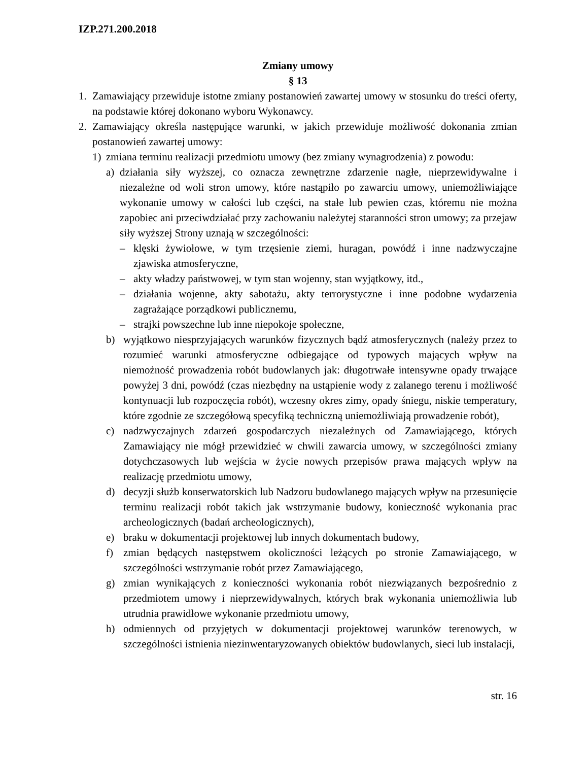IZP.271.200.2018
Zmiany umowy
§ 13
1. Zamawiający przewiduje istotne zmiany postanowień zawartej umowy w stosunku do treści oferty, na podstawie której dokonano wyboru Wykonawcy.
2. Zamawiający określa następujące warunki, w jakich przewiduje możliwość dokonania zmian postanowień zawartej umowy:
1) zmiana terminu realizacji przedmiotu umowy (bez zmiany wynagrodzenia) z powodu:
a) działania siły wyższej, co oznacza zewnętrzne zdarzenie nagłe, nieprzewidywalne i niezależne od woli stron umowy, które nastąpiło po zawarciu umowy, uniemożliwiające wykonanie umowy w całości lub części, na stałe lub pewien czas, któremu nie można zapobiec ani przeciwdziałać przy zachowaniu należytej staranności stron umowy; za przejaw siły wyższej Strony uznają w szczególności:
– klęski żywiołowe, w tym trzęsienie ziemi, huragan, powódź i inne nadzwyczajne zjawiska atmosferyczne,
– akty władzy państwowej, w tym stan wojenny, stan wyjątkowy, itd.,
– działania wojenne, akty sabotażu, akty terrorystyczne i inne podobne wydarzenia zagrażające porządkowi publicznemu,
– strajki powszechne lub inne niepokoje społeczne,
b) wyjątkowo niesprzyjających warunków fizycznych bądź atmosferycznych (należy przez to rozumieć warunki atmosferyczne odbiegające od typowych mających wpływ na niemożność prowadzenia robót budowlanych jak: długotrwałe intensywne opady trwające powyżej 3 dni, powódź (czas niezbędny na ustąpienie wody z zalanego terenu i możliwość kontynuacji lub rozpoczęcia robót), wczesny okres zimy, opady śniegu, niskie temperatury, które zgodnie ze szczegółową specyfiką techniczną uniemożliwiają prowadzenie robót),
c) nadzwyczajnych zdarzeń gospodarczych niezależnych od Zamawiającego, których Zamawiający nie mógł przewidzieć w chwili zawarcia umowy, w szczególności zmiany dotychczasowych lub wejścia w życie nowych przepisów prawa mających wpływ na realizację przedmiotu umowy,
d) decyzji służb konserwatorskich lub Nadzoru budowlanego mających wpływ na przesunięcie terminu realizacji robót takich jak wstrzymanie budowy, konieczność wykonania prac archeologicznych (badań archeologicznych),
e) braku w dokumentacji projektowej lub innych dokumentach budowy,
f) zmian będących następstwem okoliczności leżących po stronie Zamawiającego, w szczególności wstrzymanie robót przez Zamawiającego,
g) zmian wynikających z konieczności wykonania robót niezwiązanych bezpośrednio z przedmiotem umowy i nieprzewidywalnych, których brak wykonania uniemożliwia lub utrudnia prawidłowe wykonanie przedmiotu umowy,
h) odmiennych od przyjętych w dokumentacji projektowej warunków terenowych, w szczególności istnienia niezinwentaryzowanych obiektów budowlanych, sieci lub instalacji,
str. 16